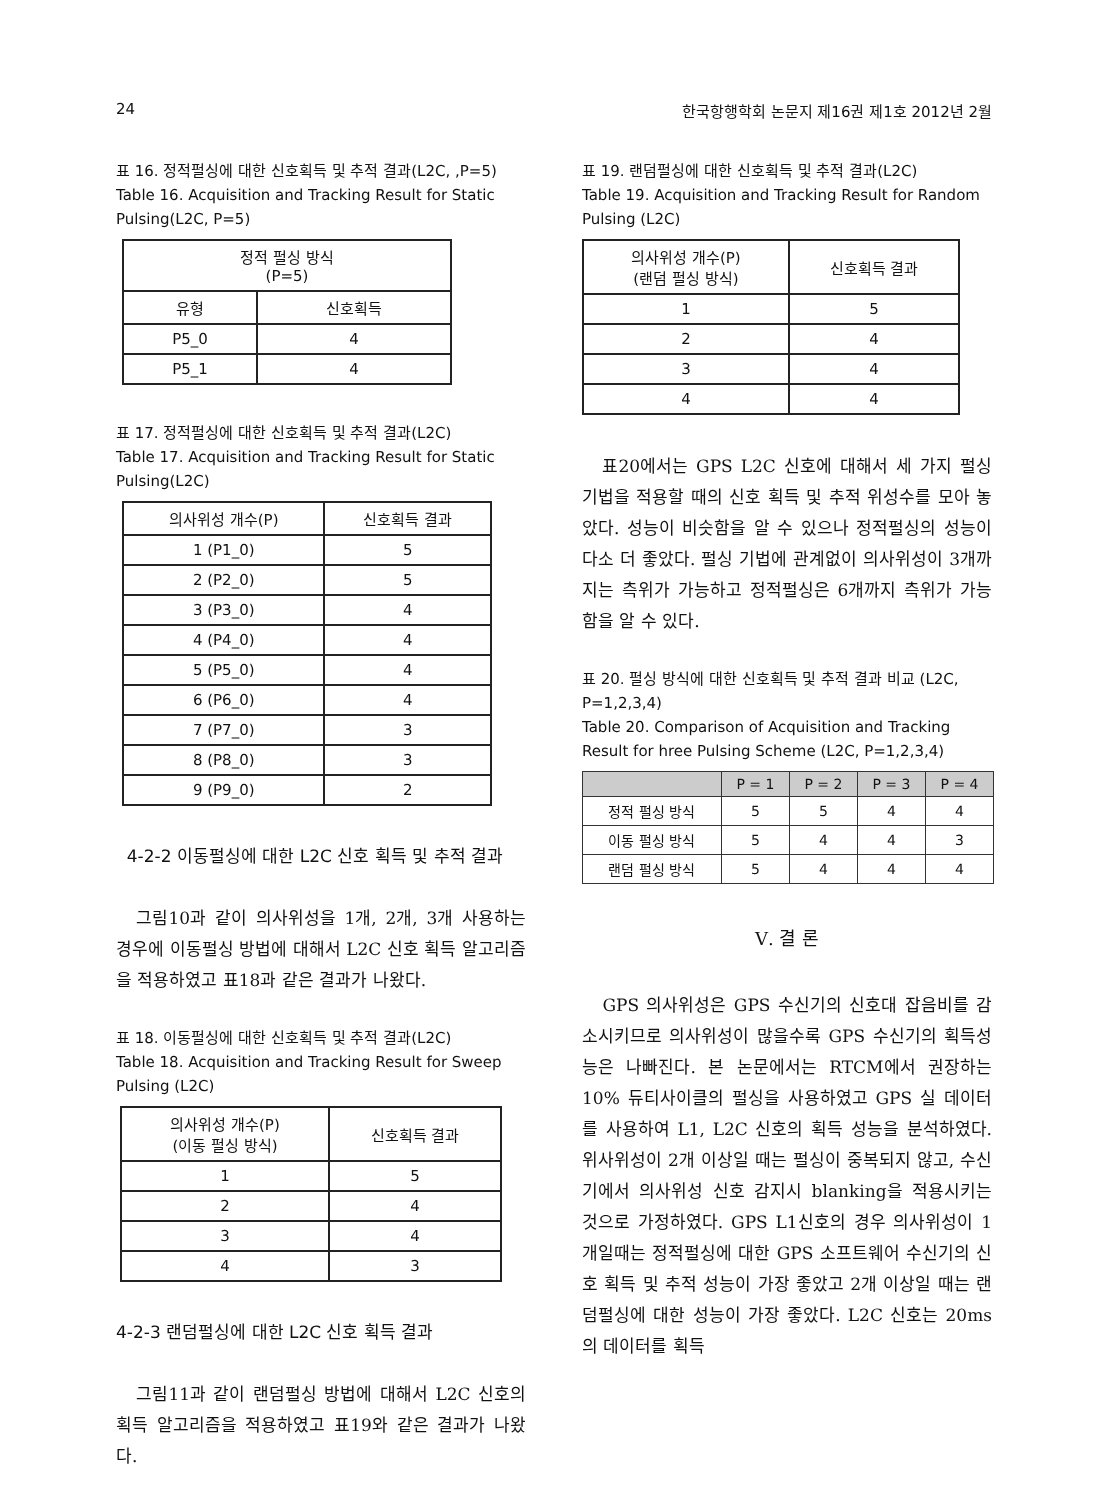24 한국항행학회 논문지 제16권 제1호 2012년 2월
표 16. 정적펄싱에 대한 신호획득 및 추적 결과(L2C, ,P=5)
Table 16. Acquisition and Tracking Result for Static Pulsing(L2C, P=5)
| 정적 펄싱 방식 (P=5) | |
| --- | --- |
| 유형 | 신호획득 |
| P5_0 | 4 |
| P5_1 | 4 |
표 17. 정적펄싱에 대한 신호획득 및 추적 결과(L2C)
Table 17. Acquisition and Tracking Result for Static Pulsing(L2C)
| 의사위성 개수(P) | 신호획득 결과 |
| --- | --- |
| 1 (P1_0) | 5 |
| 2 (P2_0) | 5 |
| 3 (P3_0) | 4 |
| 4 (P4_0) | 4 |
| 5 (P5_0) | 4 |
| 6 (P6_0) | 4 |
| 7 (P7_0) | 3 |
| 8 (P8_0) | 3 |
| 9 (P9_0) | 2 |
4-2-2 이동펄싱에 대한 L2C 신호 획득 및 추적 결과
그림10과 같이 의사위성을 1개, 2개, 3개 사용하는 경우에 이동펄싱 방법에 대해서 L2C 신호 획득 알고리즘을 적용하였고 표18과 같은 결과가 나왔다.
표 18. 이동펄싱에 대한 신호획득 및 추적 결과(L2C)
Table 18. Acquisition and Tracking Result for Sweep Pulsing (L2C)
| 의사위성 개수(P) (이동 펄싱 방식) | 신호획득 결과 |
| --- | --- |
| 1 | 5 |
| 2 | 4 |
| 3 | 4 |
| 4 | 3 |
4-2-3 랜덤펄싱에 대한 L2C 신호 획득 결과
그림11과 같이 랜덤펄싱 방법에 대해서 L2C 신호의 획득 알고리즘을 적용하였고 표19와 같은 결과가 나왔다.
표 19. 랜덤펄싱에 대한 신호획득 및 추적 결과(L2C)
Table 19. Acquisition and Tracking Result for Random Pulsing (L2C)
| 의사위성 개수(P) (랜덤 펄싱 방식) | 신호획득 결과 |
| --- | --- |
| 1 | 5 |
| 2 | 4 |
| 3 | 4 |
| 4 | 4 |
표20에서는 GPS L2C 신호에 대해서 세 가지 펄싱 기법을 적용할 때의 신호 획득 및 추적 위성수를 모아 놓았다. 성능이 비슷함을 알 수 있으나 정적펄싱의 성능이 다소 더 좋았다. 펄싱 기법에 관계없이 의사위성이 3개까지는 측위가 가능하고 정적펄싱은 6개까지 측위가 가능함을 알 수 있다.
표 20. 펄싱 방식에 대한 신호획득 및 추적 결과 비교 (L2C, P=1,2,3,4)
Table 20. Comparison of Acquisition and Tracking Result for hree Pulsing Scheme (L2C, P=1,2,3,4)
| | P = 1 | P = 2 | P = 3 | P = 4 |
| --- | --- | --- | --- | --- |
| 정적 펄싱 방식 | 5 | 5 | 4 | 4 |
| 이동 펄싱 방식 | 5 | 4 | 4 | 3 |
| 랜덤 펄싱 방식 | 5 | 4 | 4 | 4 |
Ⅴ. 결 론
GPS 의사위성은 GPS 수신기의 신호대 잡음비를 감소시키므로 의사위성이 많을수록 GPS 수신기의 획득성능은 나빠진다. 본 논문에서는 RTCM에서 권장하는 10% 듀티사이클의 펄싱을 사용하였고 GPS 실 데이터를 사용하여 L1, L2C 신호의 획득 성능을 분석하였다. 위사위성이 2개 이상일 때는 펄싱이 중복되지 않고, 수신기에서 의사위성 신호 감지시 blanking을 적용시키는 것으로 가정하였다. GPS L1신호의 경우 의사위성이 1개일때는 정적펄싱에 대한 GPS 소프트웨어 수신기의 신호 획득 및 추적 성능이 가장 좋았고 2개 이상일 때는 랜덤펄싱에 대한 성능이 가장 좋았다. L2C 신호는 20ms의 데이터를 획득